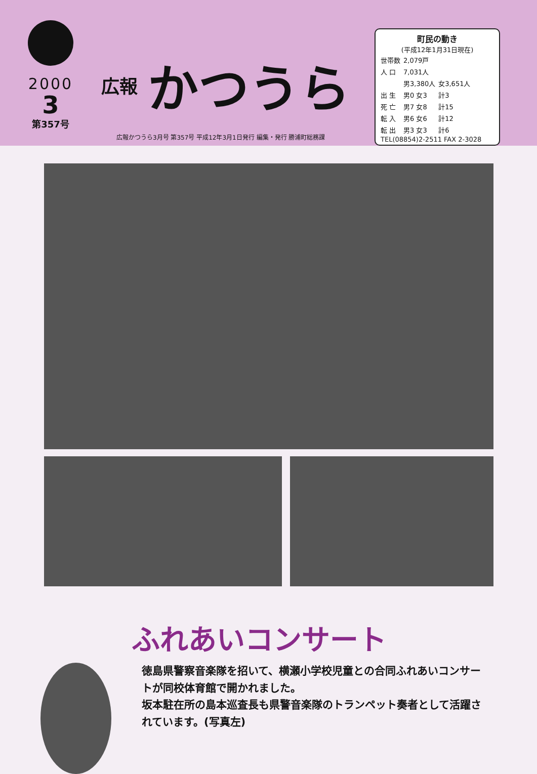2000
3
第357号
広報 かつうら
町民の動き
(平成12年1月31日現在)
| 世帯数 | 2,079戸 | |
| 人 口 | 7,031人 | |
| | 男3,380人 | 女3,651人 |
| 出 生 | 男0 女3 | 計3 |
| 死 亡 | 男7 女8 | 計15 |
| 転 入 | 男6 女6 | 計12 |
| 転 出 | 男3 女3 | 計6 |
TEL(08854)2-2511 FAX 2-3028
広報かつうら3月号 第357号 平成12年3月1日発行 編集・発行 勝浦町総務課
ふれあいコンサート
徳島県警察音楽隊を招いて、横瀬小学校児童との合同ふれあいコンサートが同校体育館で開かれました。
坂本駐在所の島本巡査長も県警音楽隊のトランペット奏者として活躍されています。(写真左)